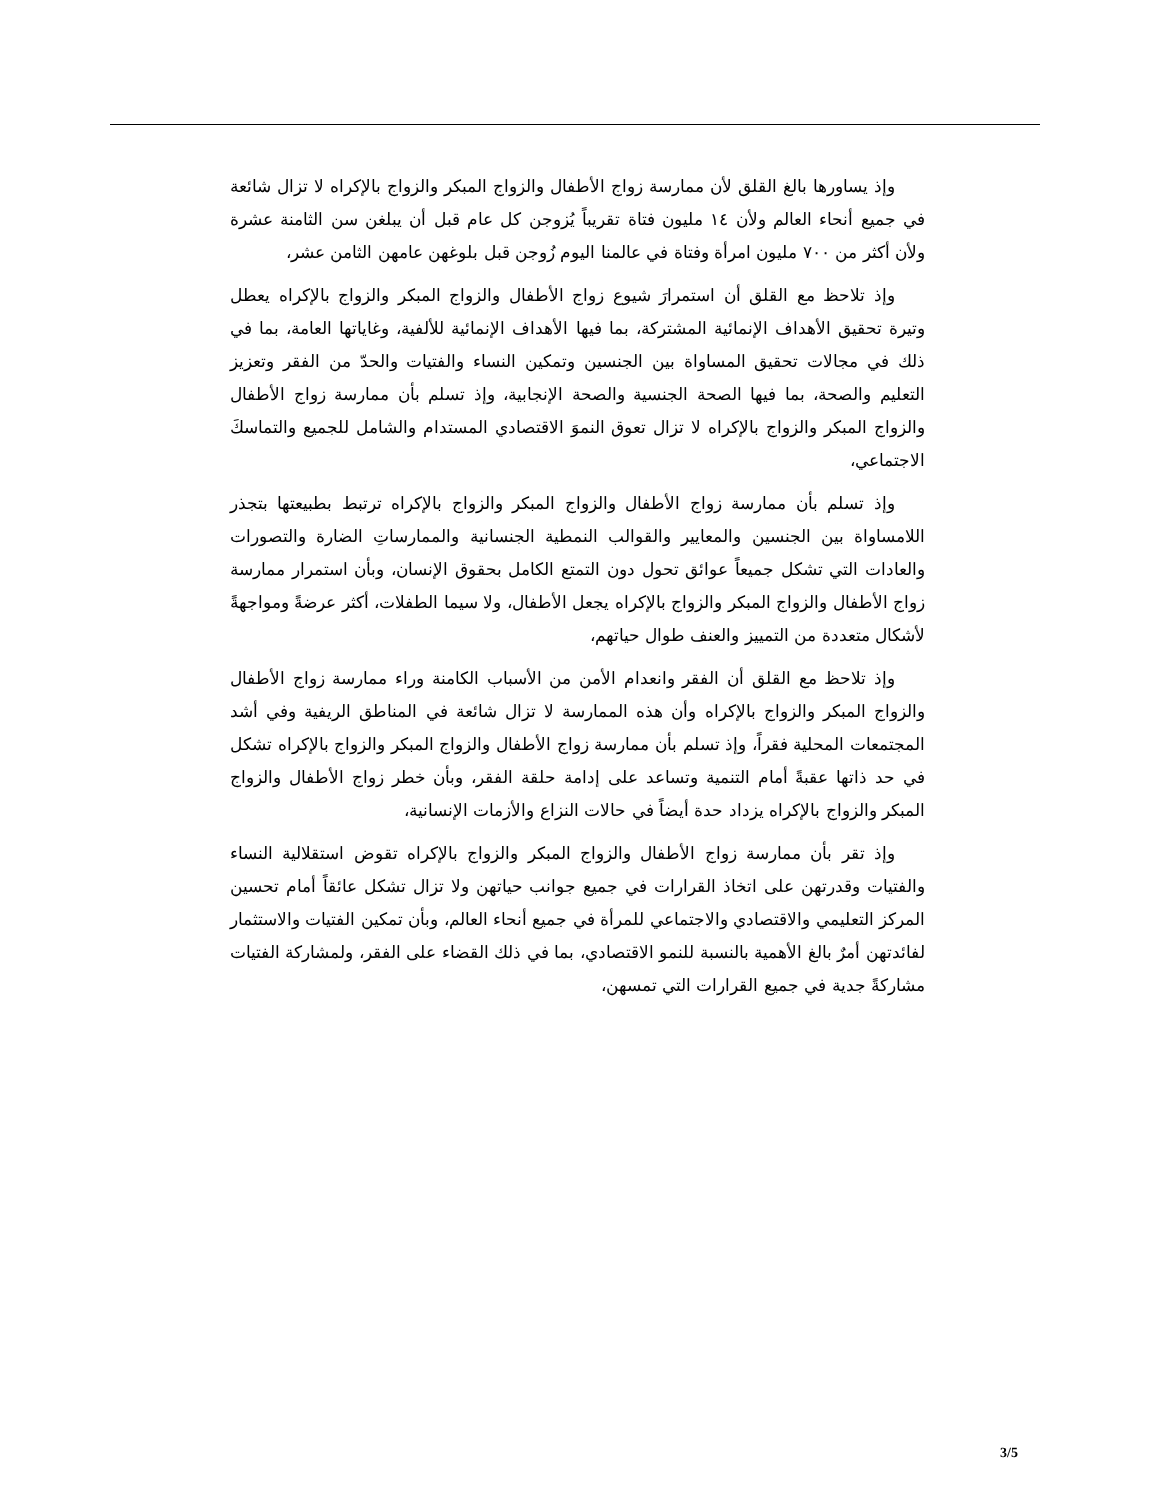وإذ يساورها بالغ القلق لأن ممارسة زواج الأطفال والزواج المبكر والزواج بالإكراه لا تزال شائعة في جميع أنحاء العالم ولأن ١٤ مليون فتاة تقريباً يُزوجن كل عام قبل أن يبلغن سن الثامنة عشرة ولأن أكثر من ٧٠٠ مليون امرأة وفتاة في عالمنا اليوم زُوجن قبل بلوغهن عامهن الثامن عشر،
وإذ تلاحظ مع القلق أن استمرارَ شيوع زواج الأطفال والزواج المبكر والزواج بالإكراه يعطل وتيرة تحقيق الأهداف الإنمائية المشتركة، بما فيها الأهداف الإنمائية للألفية، وغاياتها العامة، بما في ذلك في مجالات تحقيق المساواة بين الجنسين وتمكين النساء والفتيات والحدّ من الفقر وتعزيز التعليم والصحة، بما فيها الصحة الجنسية والصحة الإنجابية، وإذ تسلم بأن ممارسة زواج الأطفال والزواج المبكر والزواج بالإكراه لا تزال تعوق النموَ الاقتصادي المستدام والشامل للجميع والتماسكَ الاجتماعي،
وإذ تسلم بأن ممارسة زواج الأطفال والزواج المبكر والزواج بالإكراه ترتبط بطبيعتها بتجذر اللامساواة بين الجنسين والمعايير والقوالب النمطية الجنسانية والممارساتِ الضارة والتصورات والعادات التي تشكل جميعاً عوائق تحول دون التمتع الكامل بحقوق الإنسان، وبأن استمرار ممارسة زواج الأطفال والزواج المبكر والزواج بالإكراه يجعل الأطفال، ولا سيما الطفلات، أكثر عرضةً ومواجهةً لأشكال متعددة من التمييز والعنف طوال حياتهم،
وإذ تلاحظ مع القلق أن الفقر وانعدام الأمن من الأسباب الكامنة وراء ممارسة زواج الأطفال والزواج المبكر والزواج بالإكراه وأن هذه الممارسة لا تزال شائعة في المناطق الريفية وفي أشد المجتمعات المحلية فقراً، وإذ تسلم بأن ممارسة زواج الأطفال والزواج المبكر والزواج بالإكراه تشكل في حد ذاتها عقبةً أمام التنمية وتساعد على إدامة حلقة الفقر، وبأن خطر زواج الأطفال والزواج المبكر والزواج بالإكراه يزداد حدة أيضاً في حالات النزاع والأزمات الإنسانية،
وإذ تقر بأن ممارسة زواج الأطفال والزواج المبكر والزواج بالإكراه تقوض استقلالية النساء والفتيات وقدرتهن على اتخاذ القرارات في جميع جوانب حياتهن ولا تزال تشكل عائقاً أمام تحسين المركز التعليمي والاقتصادي والاجتماعي للمرأة في جميع أنحاء العالم، وبأن تمكين الفتيات والاستثمار لفائدتهن أمرٌ بالغ الأهمية بالنسبة للنمو الاقتصادي، بما في ذلك القضاء على الفقر، ولمشاركة الفتيات مشاركةً جدية في جميع القرارات التي تمسهن،
3/5